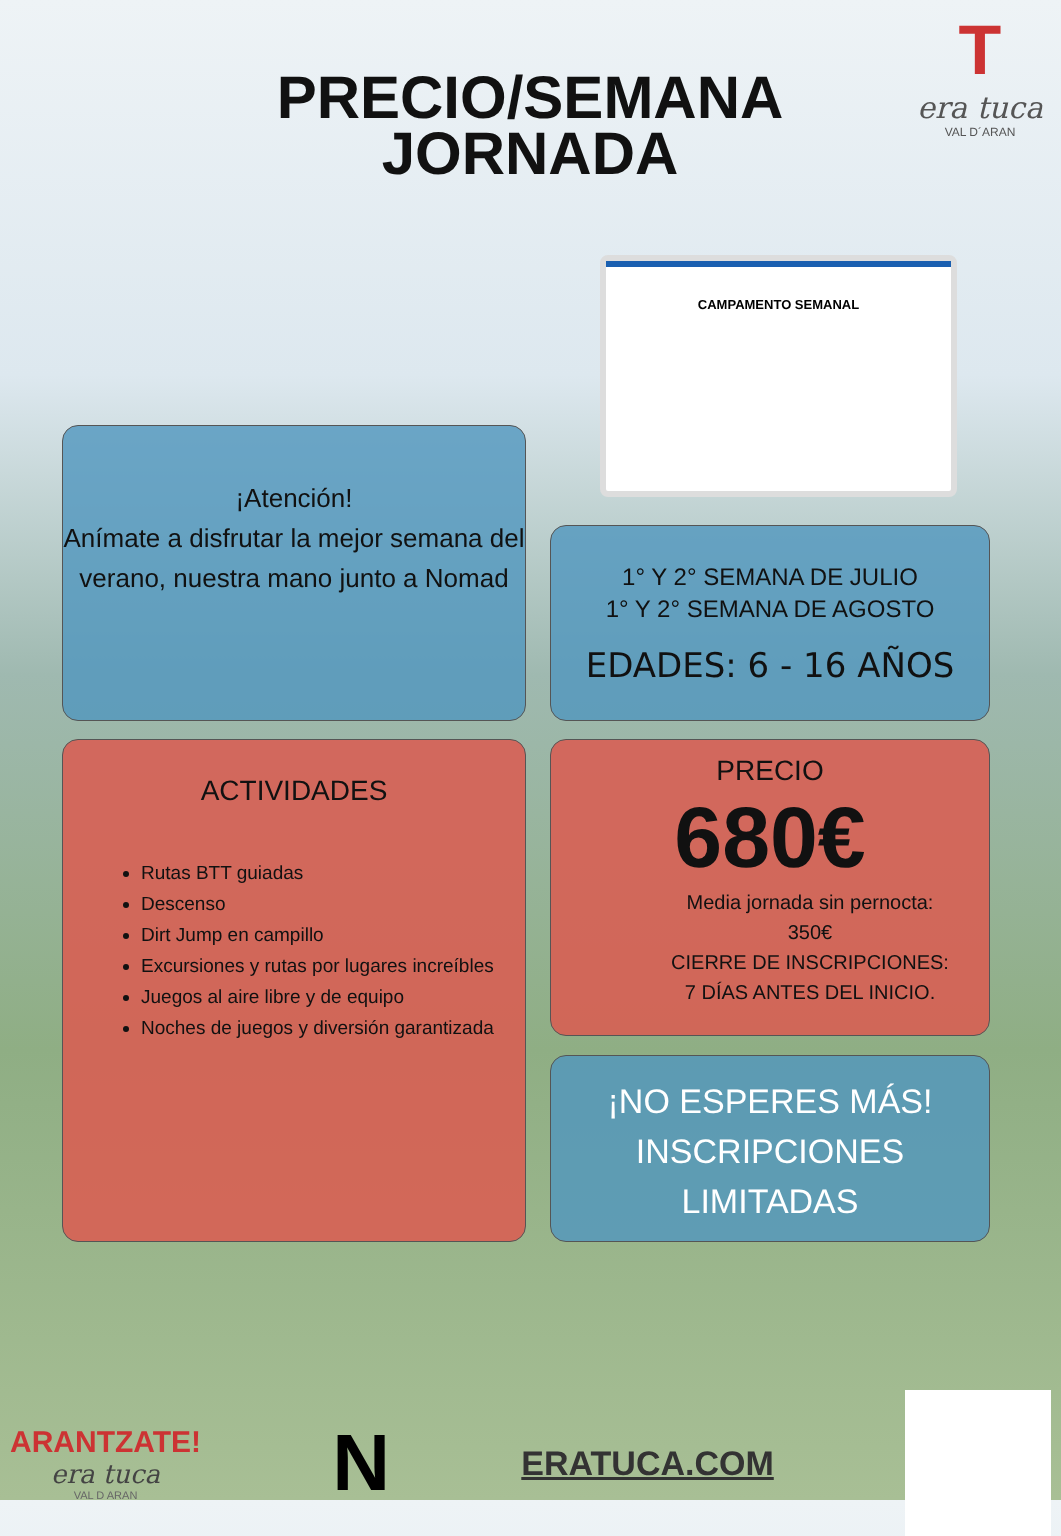PRECIO/SEMANA
JORNADA
T
era tuca
VAL D´ARAN
CAMPAMENTO SEMANAL
¡Atención!
Anímate a disfrutar la mejor semana del verano, nuestra mano junto a Nomad
1° Y 2° SEMANA DE JULIO
1° Y 2° SEMANA DE AGOSTO
EDADES: 6 - 16 AÑOS
ACTIVIDADES
Rutas BTT guiadas
Descenso
Dirt Jump en campillo
Excursiones y rutas por lugares increíbles
Juegos al aire libre y de equipo
Noches de juegos y diversión garantizada
PRECIO
680€
Media jornada sin pernocta:
350€
CIERRE DE INSCRIPCIONES:
7 DÍAS ANTES DEL INICIO.
¡NO ESPERES MÁS!
INSCRIPCIONES
LIMITADAS
ARANTZATE!
era tuca
VAL D ARAN
N
ERATUCA.COM